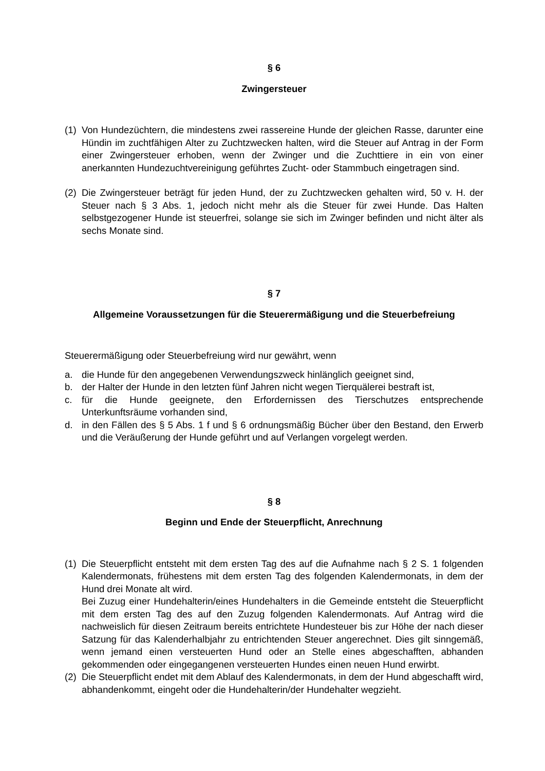§ 6
Zwingersteuer
(1) Von Hundezüchtern, die mindestens zwei rassereine Hunde der gleichen Rasse, darunter eine Hündin im zuchtfähigen Alter zu Zuchtzwecken halten, wird die Steuer auf Antrag in der Form einer Zwingersteuer erhoben, wenn der Zwinger und die Zuchttiere in ein von einer anerkannten Hundezuchtvereinigung geführtes Zucht- oder Stammbuch eingetragen sind.
(2) Die Zwingersteuer beträgt für jeden Hund, der zu Zuchtzwecken gehalten wird, 50 v. H. der Steuer nach § 3 Abs. 1, jedoch nicht mehr als die Steuer für zwei Hunde. Das Halten selbstgezogener Hunde ist steuerfrei, solange sie sich im Zwinger befinden und nicht älter als sechs Monate sind.
§ 7
Allgemeine Voraussetzungen für die Steuerermäßigung und die Steuerbefreiung
Steuerermäßigung oder Steuerbefreiung wird nur gewährt, wenn
a. die Hunde für den angegebenen Verwendungszweck hinlänglich geeignet sind,
b. der Halter der Hunde in den letzten fünf Jahren nicht wegen Tierquälerei bestraft ist,
c. für die Hunde geeignete, den Erfordernissen des Tierschutzes entsprechende Unterkunftsräume vorhanden sind,
d. in den Fällen des § 5 Abs. 1 f und § 6 ordnungsmäßig Bücher über den Bestand, den Erwerb und die Veräußerung der Hunde geführt und auf Verlangen vorgelegt werden.
§ 8
Beginn und Ende der Steuerpflicht, Anrechnung
(1) Die Steuerpflicht entsteht mit dem ersten Tag des auf die Aufnahme nach § 2 S. 1 folgenden Kalendermonats, frühestens mit dem ersten Tag des folgenden Kalendermonats, in dem der Hund drei Monate alt wird.
Bei Zuzug einer Hundehalterin/eines Hundehalters in die Gemeinde entsteht die Steuerpflicht mit dem ersten Tag des auf den Zuzug folgenden Kalendermonats. Auf Antrag wird die nachweislich für diesen Zeitraum bereits entrichtete Hundesteuer bis zur Höhe der nach dieser Satzung für das Kalenderhalbjahr zu entrichtenden Steuer angerechnet. Dies gilt sinngemäß, wenn jemand einen versteuerten Hund oder an Stelle eines abgeschafften, abhanden gekommenden oder eingegangenen versteuerten Hundes einen neuen Hund erwirbt.
(2) Die Steuerpflicht endet mit dem Ablauf des Kalendermonats, in dem der Hund abgeschafft wird, abhandenkommt, eingeht oder die Hundehalterin/der Hundehalter wegzieht.